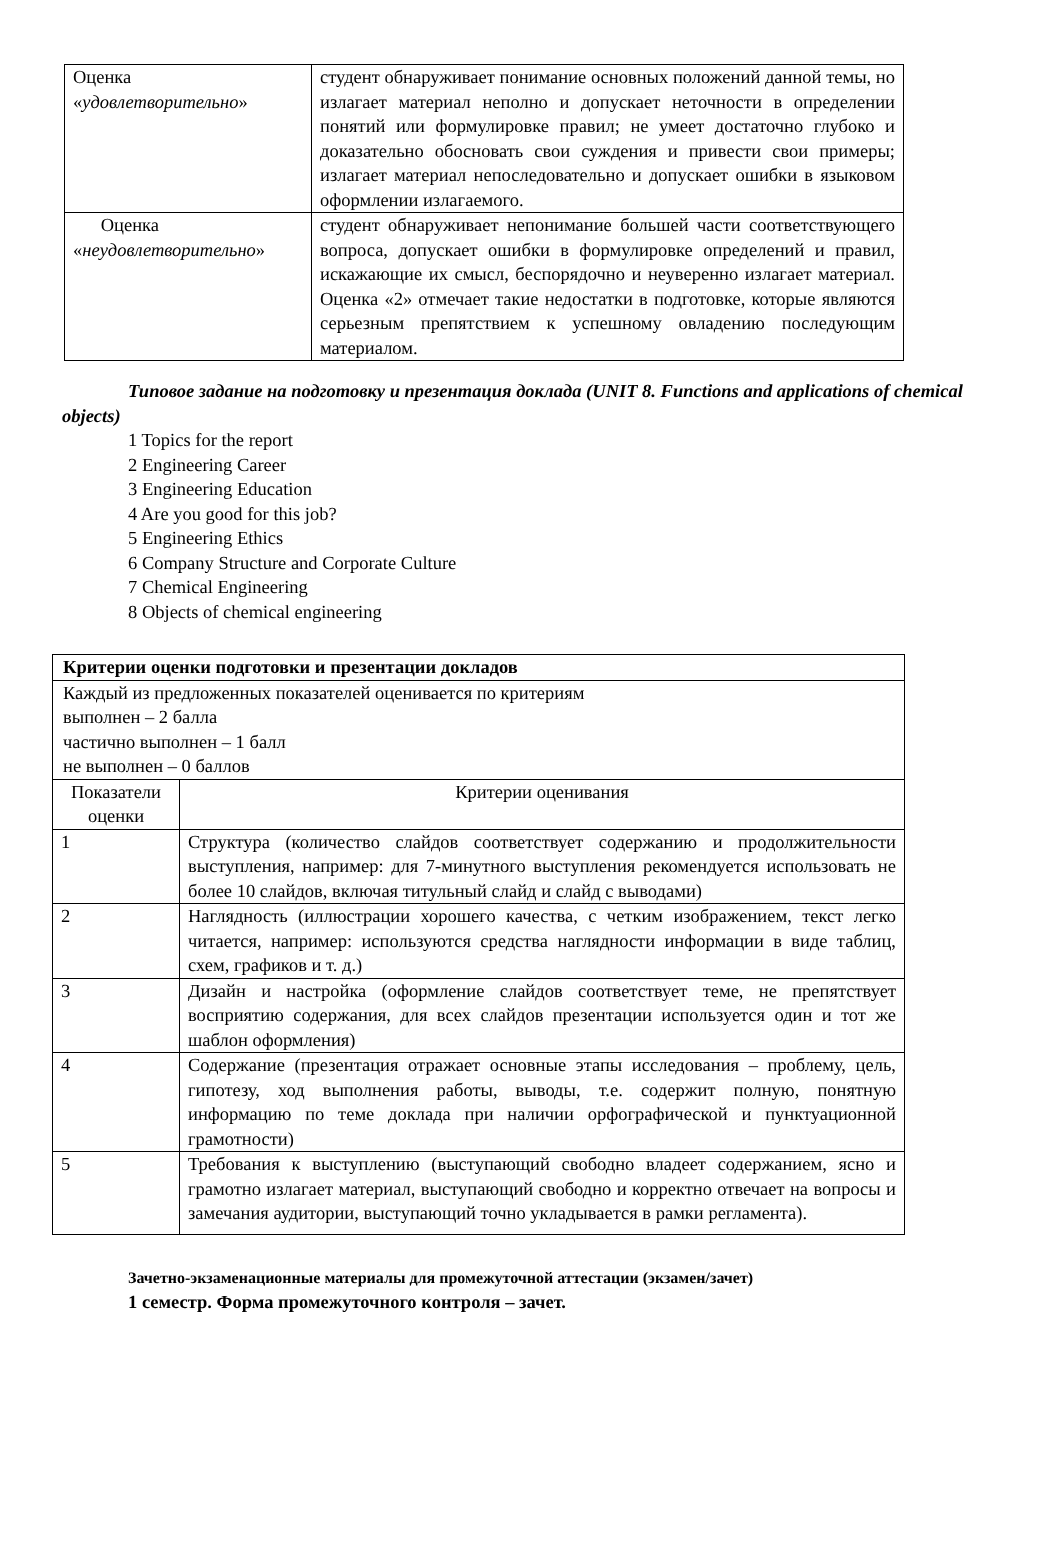| Оценка « удовлетворительно » | студент обнаруживает понимание основных положений данной темы, но излагает материал неполно и допускает неточности в определении понятий или формулировке правил; не умеет достаточно глубоко и доказательно обосновать свои суждения и привести свои примеры; излагает материал непоследовательно и допускает ошибки в языковом оформлении излагаемого. |
| Оценка « неудовлетворительно » | студент обнаруживает непонимание большей части соответствующего вопроса, допускает ошибки в формулировке определений и правил, искажающие их смысл, беспорядочно и неуверенно излагает материал. Оценка «2» отмечает такие недостатки в подготовке, которые являются серьезным препятствием к успешному овладению последующим материалом. |
Типовое задание на подготовку и презентация доклада (UNIT 8. Functions and applications of chemical objects)
1 Topics for the report
2 Engineering Career
3 Engineering Education
4 Are you good for this job?
5 Engineering Ethics
6 Company Structure and Corporate Culture
7 Chemical Engineering
8 Objects of chemical engineering
| Критерии оценки подготовки и презентации докладов | |
| Каждый из предложенных показателей оценивается по критериям выполнен – 2 балла частично выполнен – 1 балл не выполнен – 0 баллов | |
| Показатели оценки | Критерии оценивания |
| 1 | Структура (количество слайдов соответствует содержанию и продолжительности выступления, например: для 7-минутного выступления рекомендуется использовать не более 10 слайдов, включая титульный слайд и слайд с выводами) |
| 2 | Наглядность (иллюстрации хорошего качества, с четким изображением, текст легко читается, например: используются средства наглядности информации в виде таблиц, схем, графиков и т. д.) |
| 3 | Дизайн и настройка (оформление слайдов соответствует теме, не препятствует восприятию содержания, для всех слайдов презентации используется один и тот же шаблон оформления) |
| 4 | Содержание (презентация отражает основные этапы исследования – проблему, цель, гипотезу, ход выполнения работы, выводы, т.е. содержит полную, понятную информацию по теме доклада при наличии орфографической и пунктуационной грамотности) |
| 5 | Требования к выступлению (выступающий свободно владеет содержанием, ясно и грамотно излагает материал, выступающий свободно и корректно отвечает на вопросы и замечания аудитории, выступающий точно укладывается в рамки регламента). |
Зачетно-экзаменационные материалы для промежуточной аттестации (экзамен/зачет)
1 семестр. Форма промежуточного контроля – зачет.